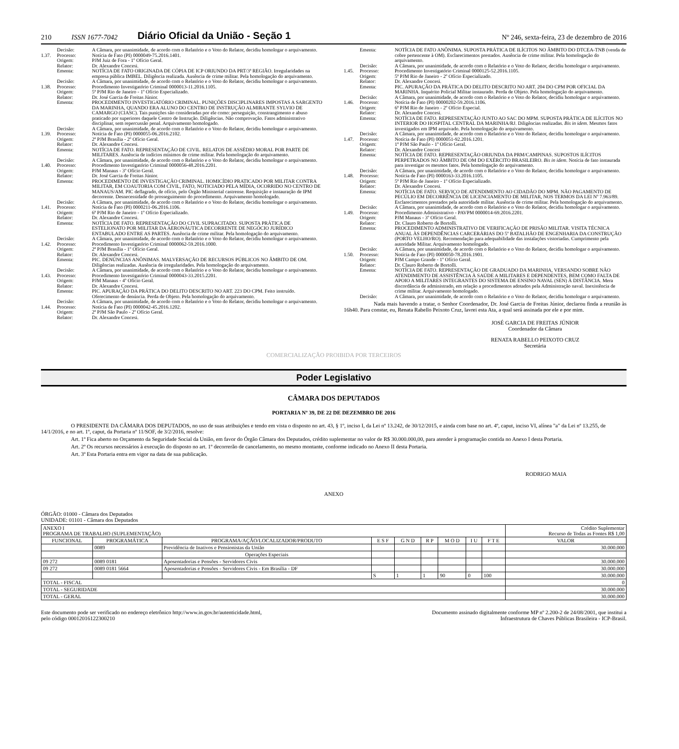210 ISSN 1677-7042 Diário Oficial da União - Seção 1 Nº 246, sexta-feira, 23 de dezembro de 2016
Decisão: A Câmara, por unanimidade, de acordo com o Relatório e o Voto do Relator, decidiu homologar o arquivamento.
1.37. Processo: Notícia de Fato (PI) 0000049-75.2016.1401.
Origem: PJM Juiz de Fora - 1º Ofício Geral.
Relator: Dr. Alexandre Concesi.
Ementa: NOTÍCIA DE FATO ORIGINADA DE CÓPIA DE ICP ORIUNDO DA PRT/3ª REGIÃO. Irregularidades na empresa pública IMBEL. Diligência realizada. Ausência de crime militar. Pela homologação do arquivamento.
Decisão: A Câmara, por unanimidade, de acordo com o Relatório e o Voto do Relator, decidiu homologar o arquivamento.
1.38. Processo: Procedimento Investigatório Criminal 0000013-11.2016.1105.
Origem: 5ª PJM Rio de Janeiro - 1º Ofício Especializado.
Relator: Dr. José Garcia de Freitas Júnior.
Ementa: PROCEDIMENTO INVESTIGATÓRIO CRIMINAL. PUNIÇÕES DISCIPLINARES IMPOSTAS A SARGENTO DA MARINHA, QUANDO ERA ALUNO DO CENTRO DE INSTRUÇÃO ALMIRANTE SYLVIO DE CAMARGO (CIASC). Tais punições são consideradas por ele como: perseguição, constrangimento e abuso praticado por superiores daquele Centro de Instrução. Diligências. Não comprovação. Fatos administrativo disciplinar, sem repercussão penal. Arquivamento homologado.
Decisão: A Câmara, por unanimidade, de acordo com o Relatório e o Voto do Relator, decidiu homologar o arquivamento.
1.39. Processo: Notícia de Fato (PI) 0000055-06.2016.2102.
Origem: 2ª PJM Brasília - 2º Ofício Geral.
Relator: Dr. Alexandre Concesi.
Ementa: NOTÍCIA DE FATO. REPRESENTAÇÃO DE CIVIL. RELATOS DE ASSÉDIO MORAL POR PARTE DE MILITARES. Ausência de indícios mínimos de crime militar. Pela homologação do arquivamento.
Decisão: A Câmara, por unanimidade, de acordo com o Relatório e o Voto do Relator, decidiu homologar o arquivamento.
1.40. Processo: Procedimento Investigatório Criminal 0000056-48.2016.2201.
Origem: PJM Manaus - 3º Ofício Geral.
Relator: Dr. José Garcia de Freitas Júnior.
Ementa: PROCEDIMENTO DE INVESTIGAÇÃO CRIMINAL. HOMICÍDIO PRATICADO POR MILITAR CONTRA MILITAR, EM COAUTORIA COM CIVIL, FATO, NOTICIADO PELA MÍDIA, OCORRIDO NO CENTRO DE MANAUS/AM. PIC deflagrado, de ofício, pelo Órgão Ministerial castrense. Requisição e instauração de IPM decorrente. Desnecessidade do prosseguimento do procedimento. Arquivamento homologado.
Decisão: A Câmara, por unanimidade, de acordo com o Relatório e o Voto do Relator, decidiu homologar o arquivamento.
1.41. Processo: Notícia de Fato (PI) 0000211-06.2016.1106.
Origem: 6ª PJM Rio de Janeiro - 1º Ofício Especializado.
Relator: Dr. Alexandre Concesi.
Ementa: NOTÍCIA DE FATO. REPRESENTAÇÃO DO CIVIL SUPRACITADO. SUPOSTA PRÁTICA DE ESTELIONATO POR MILITAR DA AERONÁUTICA DECORRENTE DE NEGÓCIO JURÍDICO ENTABULADO ENTRE AS PARTES. Ausência de crime militar. Pela homologação do arquivamento.
Decisão: A Câmara, por unanimidade, de acordo com o Relatório e o Voto do Relator, decidiu homologar o arquivamento.
1.42. Processo: Procedimento Investigatório Criminal 0000062-59.2016.1000.
Origem: 2ª PJM Brasília - 1º Ofício Geral.
Relator: Dr. Alexandre Concesi.
Ementa: PIC. DENÚNCIAS ANÔNIMAS. MALVERSAÇÃO DE RECURSOS PÚBLICOS NO ÂMBITO DE OM. Diligências realizadas. Ausência de irregularidades. Pela homologação do arquivamento.
Decisão: A Câmara, por unanimidade, de acordo com o Relatório e o Voto do Relator, decidiu homologar o arquivamento.
1.43. Processo: Procedimento Investigatório Criminal 0000043-33.2015.2201.
Origem: PJM Manaus - 4º Ofício Geral.
Relator: Dr. Alexandre Concesi.
Ementa: PIC. APURAÇÃO DA PRÁTICA DO DELITO DESCRITO NO ART. 223 DO CPM. Feito instruído. Oferecimento de denúncia. Perda de Objeto. Pela homologação do arquivamento.
Decisão: A Câmara, por unanimidade, de acordo com o Relatório e o Voto do Relator, decidiu homologar o arquivamento.
1.44. Processo: Notícia de Fato (PI) 0000042-45.2016.1202.
Origem: 2ª PJM São Paulo - 2º Ofício Geral.
Relator: Dr. Alexandre Concesi.
Ementa: NOTÍCIA DE FATO ANÔNIMA. SUPOSTA PRÁTICA DE ILÍCITOS NO ÂMBITO DO DTCEA-TNB (venda de cobre pertencente à OM). Esclarecimentos prestados. Ausência de crime militar. Pela homologação do arquivamento.
Decisão: A Câmara, por unanimidade, de acordo com o Relatório e o Voto do Relator, decidiu homologar o arquivamento.
1.45. Processo: Procedimento Investigatório Criminal 0000125-52.2016.1105.
Origem: 5ª PJM Rio de Janeiro - 2º Ofício Especializado.
Relator: Dr. Alexandre Concesi.
Ementa: PIC. APURAÇÃO DA PRÁTICA DO DELITO DESCRITO NO ART. 204 DO CPM POR OFICIAL DA MARINHA. Inquérito Policial Militar instaurado. Perda de Objeto. Pela homologação do arquivamento.
Decisão: A Câmara, por unanimidade, de acordo com o Relatório e o Voto do Relator, decidiu homologar o arquivamento.
1.46. Processo: Notícia de Fato (PI) 00000202-59.2016.1106.
Origem: 6ª PJM Rio de Janeiro - 2º Ofício Especial.
Relator: Dr. Alexandre Concesi.
Ementa: NOTÍCIA DE FATO. REPRESENTAÇÃO JUNTO AO SAC DO MPM. SUPOSTA PRÁTICA DE ILÍCITOS NO INTERIOR DO HOSPITAL CENTRAL DA MARINHA/RJ. Diligências realizadas. Bis in idem. Mesmos fatos investigados em IPM arquivado. Pela homologação do arquivamento.
Decisão: A Câmara, por unanimidade, de acordo com o Relatório e o Voto do Relator, decidiu homologar o arquivamento.
1.47. Processo: Notícia de Fato (PI) 0000051-92.2016.1201.
Origem: 1ª PJM São Paulo - 1º Ofício Geral.
Relator: Dr. Alexandre Concesi
Ementa: NOTÍCIA DE FATO. REPRESENTAÇÃO ORIUNDA DA PRM/CAMPINAS. SUPOSTOS ILÍCITOS PERPETRADOS NO ÂMBITO DE OM DO EXÉRCITO BRASILEIRO. Bis in idem. Notícia de fato instaurada para investigar os mesmos fatos. Pela homologação do arquivamento.
Decisão: A Câmara, por unanimidade, de acordo com o Relatório e o Voto do Relator, decidiu homologar o arquivamento.
1.48. Processo: Notícia de Fato (PI) 0000163-33.2016.1105.
Origem: 5ª PJM Rio de Janeiro - 1º Ofício Especializado.
Relator: Dr. Alexandre Concesi.
Ementa: NOTÍCIA DE FATO. SERVIÇO DE ATENDIMENTO AO CIDADÃO DO MPM. NÃO PAGAMENTO DE PECÚLIO EM DECORRÊNCIA DE LICENCIAMENTO DE MILITAR, NOS TERMOS DA LEI Nº 7.963/89. Esclarecimentos prestados pela autoridade militar. Ausência de crime militar. Pela homologação do arquivamento.
Decisão: A Câmara, por unanimidade, de acordo com o Relatório e o Voto do Relator, decidiu homologar o arquivamento.
1.49. Processo: Procedimento Administrativo - PAVPM 0000014-69.2016.2201.
Origem: PJM Manaus - 3º Ofício Geral.
Relator: Dr. Clauro Roberto de Bortolli.
Ementa: PROCEDIMENTO ADMINISTRATIVO DE VERIFICAÇÃO DE PRISÃO MILITAR. VISITA TÉCNICA ANUAL ÀS DEPENDÊNCIAS CARCERÁRIAS DO 5º BATALHÃO DE ENGENHARIA DA CONSTRUÇÃO (PORTO VELHO/RO). Recomendação para adequabilidade das instalações vistoriadas. Cumprimento pela autoridade Militar. Arquivamento homologado.
Decisão: A Câmara, por unanimidade, de acordo com o Relatório e o Voto do Relator, decidiu homologar o arquivamento.
1.50. Processo: Notícia de Fato (PI) 0000050-78.2016.1901.
Origem: PJM Campo Grande - 1º Ofício Geral.
Relator: Dr. Clauro Roberto de Bortolli.
Ementa: NOTÍCIA DE FATO. REPRESENTAÇÃO DE GRADUADO DA MARINHA, VERSANDO SOBRE NÃO ATENDIMENTO DE ASSISTÊNCIA À SAÚDE A MILITARES E DEPENDENTES, BEM COMO FALTA DE APOIO A MILITARES INTEGRANTES DO SISTEMA DE ENSINO NAVAL (SEN) À DISTÂNCIA. Mera discordância de administrado, em relação a procedimentos adotados pela Administração naval. Inexistência de crime militar. Arquivamento homologado.
Decisão: A Câmara, por unanimidade, de acordo com o Relatório e o Voto do Relator, decidiu homologar o arquivamento.
Nada mais havendo a tratar, o Senhor Coordenador, Dr. José Garcia de Freitas Júnior, declarou finda a reunião às 16h40. Para constar, eu, Renata Rabello Peixoto Cruz, lavrei esta Ata, a qual será assinada por ele e por mim.
JOSÉ GARCIA DE FREITAS JÚNIOR
Coordenador da Câmara
RENATA RABELLO PEIXOTO CRUZ
Secretária
COMERCIALIZAÇÃO PROIBIDA POR TERCEIROS
Poder Legislativo
CÂMARA DOS DEPUTADOS
PORTARIA Nº 39, DE 22 DE DEZEMBRO DE 2016
O PRESIDENTE DA CÂMARA DOS DEPUTADOS, no uso de suas atribuições e tendo em vista o disposto no art. 43, § 1º, inciso I, da Lei nº 13.242, de 30/12/2015, e ainda com base no art. 4º, caput, inciso VI, alínea "a" da Lei nº 13.255, de 14/1/2016, e no art. 1º, caput, da Portaria nº 11/SOF, de 3/2/2016, resolve:
Art. 1º Fica aberto no Orçamento da Seguridade Social da União, em favor do Órgão Câmara dos Deputados, crédito suplementar no valor de R$ 30.000.000,00, para atender à programação contida no Anexo I desta Portaria.
Art. 2º Os recursos necessários à execução do disposto no art. 1º decorrerão de cancelamento, no mesmo montante, conforme indicado no Anexo II desta Portaria.
Art. 3º Esta Portaria entra em vigor na data de sua publicação.
RODRIGO MAIA
ANEXO
ÓRGÃO: 01000 - Câmara dos Deputados
UNIDADE: 01101 - Câmara dos Deputados
| ANEXO I PROGRAMA DE TRABALHO (SUPLEMENTAÇÃO) | | | | | | | | | Crédito Suplementar Recurso de Todas as Fontes R$ 1,00 |
| FUNCIONAL | PROGRAMÁTICA | PROGRAMA/AÇÃO/LOCALIZADOR/PRODUTO | E S F | G N D | R P | M O D | I U | F T E | VALOR |
| | 0089 | Previdência de Inativos e Pensionistas da União | | | | | | | 30.000.000 |
| | | Operações Especiais | | | | | | | |
| 09 272 | 0089 0181 | Aposentadorias e Pensões - Servidores Civis | | | | | | | 30.000.000 |
| 09 272 | 0089 0181 5664 | Aposentadorias e Pensões - Servidores Civis - Em Brasília - DF | | | | | | | 30.000.000 |
| | | | S | 1 | 1 | 90 | 0 | 100 | 30.000.000 |
| TOTAL - FISCAL | | | | | | | | | 0 |
| TOTAL - SEGURIDADE | | | | | | | | | 30.000.000 |
| TOTAL - GERAL | | | | | | | | | 30.000.000 |
Este documento pode ser verificado no endereço eletrônico http://www.in.gov.br/autenticidade.html,
pelo código 00012016122300210 Documento assinado digitalmente conforme MP nº 2.200-2 de 24/08/2001, que institui a
Infraestrutura de Chaves Públicas Brasileira - ICP-Brasil.